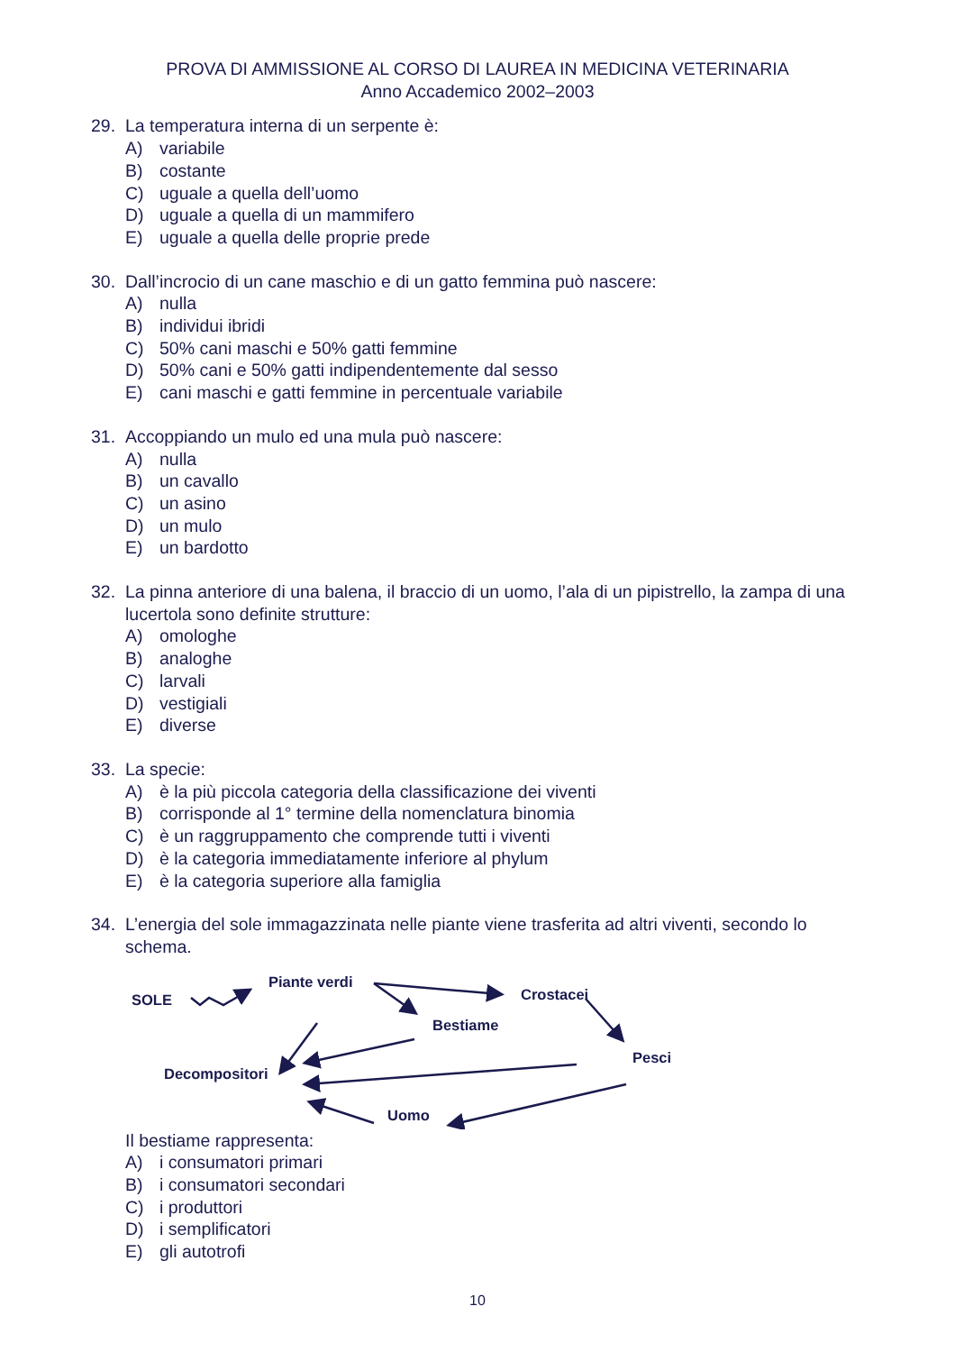PROVA DI AMMISSIONE AL CORSO DI LAUREA IN MEDICINA VETERINARIA
Anno Accademico 2002–2003
29. La temperatura interna di un serpente è:
A) variabile
B) costante
C) uguale a quella dell’uomo
D) uguale a quella di un mammifero
E) uguale a quella delle proprie prede
30. Dall’incrocio di un cane maschio e di un gatto femmina può nascere:
A) nulla
B) individui ibridi
C) 50% cani maschi e 50% gatti femmine
D) 50% cani e 50% gatti indipendentemente dal sesso
E) cani maschi e gatti femmine in percentuale variabile
31. Accoppiando un mulo ed una mula può nascere:
A) nulla
B) un cavallo
C) un asino
D) un mulo
E) un bardotto
32. La pinna anteriore di una balena, il braccio di un uomo, l’ala di un pipistrello, la zampa di una lucertola sono definite strutture:
A) omologhe
B) analoghe
C) larvali
D) vestigiali
E) diverse
33. La specie:
A) è la più piccola categoria della classificazione dei viventi
B) corrisponde al 1° termine della nomenclatura binomia
C) è un raggruppamento che comprende tutti i viventi
D) è la categoria immediatamente inferiore al phylum
E) è la categoria superiore alla famiglia
34. L’energia del sole immagazzinata nelle piante viene trasferita ad altri viventi, secondo lo schema.
SOLE
Piante verdi
Crostacei
Bestiame
Pesci
Decompositori
Uomo
Il bestiame rappresenta:
A) i consumatori primari
B) i consumatori secondari
C) i produttori
D) i semplificatori
E) gli autotrofi
10